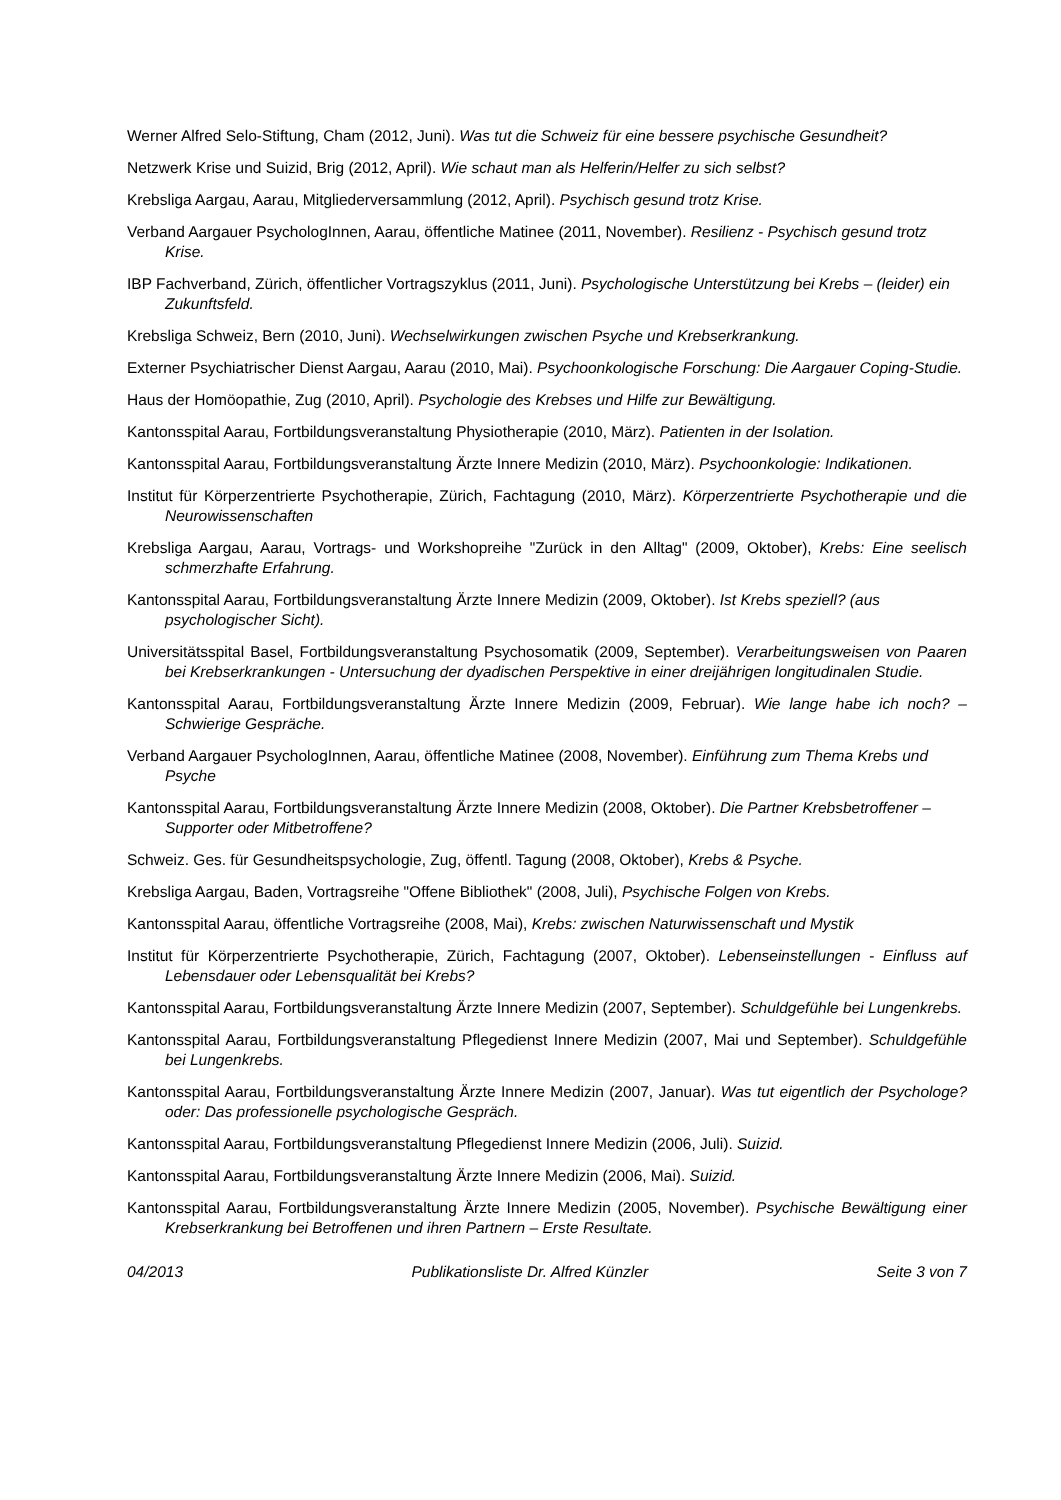Werner Alfred Selo-Stiftung, Cham (2012, Juni). Was tut die Schweiz für eine bessere psychische Gesundheit?
Netzwerk Krise und Suizid, Brig (2012, April). Wie schaut man als Helferin/Helfer zu sich selbst?
Krebsliga Aargau, Aarau, Mitgliederversammlung (2012, April). Psychisch gesund trotz Krise.
Verband Aargauer PsychologInnen, Aarau, öffentliche Matinee (2011, November). Resilienz - Psychisch gesund trotz Krise.
IBP Fachverband, Zürich, öffentlicher Vortragszyklus (2011, Juni). Psychologische Unterstützung bei Krebs – (leider) ein Zukunftsfeld.
Krebsliga Schweiz, Bern (2010, Juni). Wechselwirkungen zwischen Psyche und Krebserkrankung.
Externer Psychiatrischer Dienst Aargau, Aarau (2010, Mai). Psychoonkologische Forschung: Die Aargauer Coping-Studie.
Haus der Homöopathie, Zug (2010, April). Psychologie des Krebses und Hilfe zur Bewältigung.
Kantonsspital Aarau, Fortbildungsveranstaltung Physiotherapie (2010, März). Patienten in der Isolation.
Kantonsspital Aarau, Fortbildungsveranstaltung Ärzte Innere Medizin (2010, März). Psychoonkologie: Indikationen.
Institut für Körperzentrierte Psychotherapie, Zürich, Fachtagung (2010, März). Körperzentrierte Psychotherapie und die Neurowissenschaften
Krebsliga Aargau, Aarau, Vortrags- und Workshopreihe "Zurück in den Alltag" (2009, Oktober), Krebs: Eine seelisch schmerzhafte Erfahrung.
Kantonsspital Aarau, Fortbildungsveranstaltung Ärzte Innere Medizin (2009, Oktober). Ist Krebs speziell? (aus psychologischer Sicht).
Universitätsspital Basel, Fortbildungsveranstaltung Psychosomatik (2009, September). Verarbeitungsweisen von Paaren bei Krebserkrankungen - Untersuchung der dyadischen Perspektive in einer dreijährigen longitudinalen Studie.
Kantonsspital Aarau, Fortbildungsveranstaltung Ärzte Innere Medizin (2009, Februar). Wie lange habe ich noch? – Schwierige Gespräche.
Verband Aargauer PsychologInnen, Aarau, öffentliche Matinee (2008, November). Einführung zum Thema Krebs und Psyche
Kantonsspital Aarau, Fortbildungsveranstaltung Ärzte Innere Medizin (2008, Oktober). Die Partner Krebsbetroffener – Supporter oder Mitbetroffene?
Schweiz. Ges. für Gesundheitspsychologie, Zug, öffentl. Tagung (2008, Oktober), Krebs & Psyche.
Krebsliga Aargau, Baden, Vortragsreihe "Offene Bibliothek" (2008, Juli), Psychische Folgen von Krebs.
Kantonsspital Aarau, öffentliche Vortragsreihe (2008, Mai), Krebs: zwischen Naturwissenschaft und Mystik
Institut für Körperzentrierte Psychotherapie, Zürich, Fachtagung (2007, Oktober). Lebenseinstellungen - Einfluss auf Lebensdauer oder Lebensqualität bei Krebs?
Kantonsspital Aarau, Fortbildungsveranstaltung Ärzte Innere Medizin (2007, September). Schuldgefühle bei Lungenkrebs.
Kantonsspital Aarau, Fortbildungsveranstaltung Pflegedienst Innere Medizin (2007, Mai und September). Schuldgefühle bei Lungenkrebs.
Kantonsspital Aarau, Fortbildungsveranstaltung Ärzte Innere Medizin (2007, Januar). Was tut eigentlich der Psychologe? oder: Das professionelle psychologische Gespräch.
Kantonsspital Aarau, Fortbildungsveranstaltung Pflegedienst Innere Medizin (2006, Juli). Suizid.
Kantonsspital Aarau, Fortbildungsveranstaltung Ärzte Innere Medizin (2006, Mai). Suizid.
Kantonsspital Aarau, Fortbildungsveranstaltung Ärzte Innere Medizin (2005, November). Psychische Bewältigung einer Krebserkrankung bei Betroffenen und ihren Partnern – Erste Resultate.
04/2013 Publikationsliste Dr. Alfred Künzler Seite 3 von 7